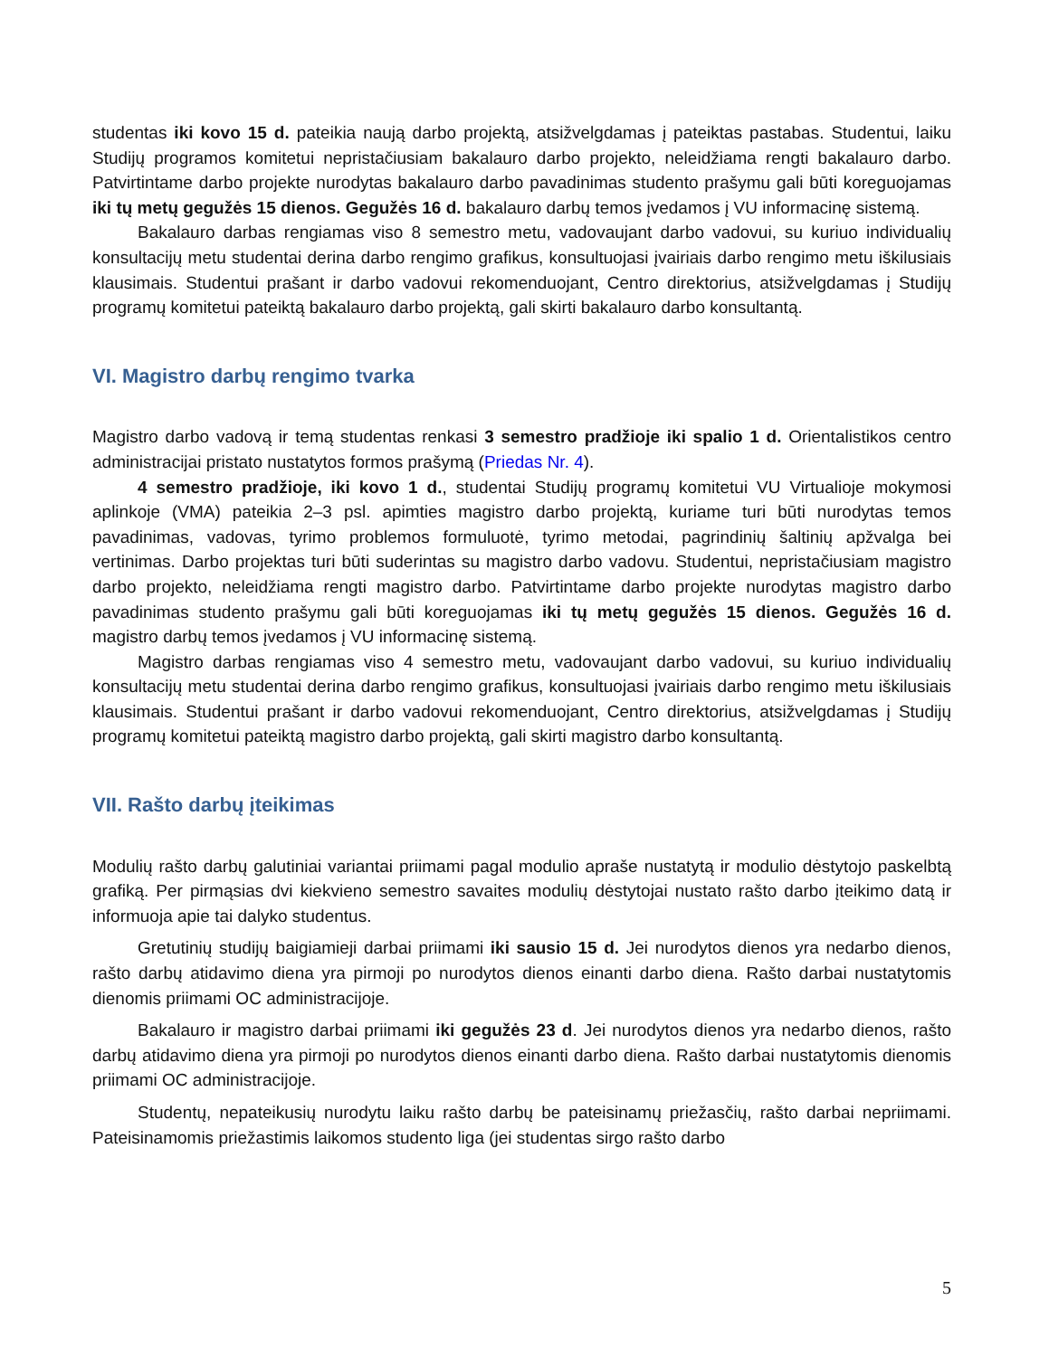studentas iki kovo 15 d. pateikia naują darbo projektą, atsižvelgdamas į pateiktas pastabas. Studentui, laiku Studijų programos komitetui nepristačiusiam bakalauro darbo projekto, neleidžiama rengti bakalauro darbo. Patvirtintame darbo projekte nurodytas bakalauro darbo pavadinimas studento prašymu gali būti koreguojamas iki tų metų gegužės 15 dienos. Gegužės 16 d. bakalauro darbų temos įvedamos į VU informacinę sistemą.
Bakalauro darbas rengiamas viso 8 semestro metu, vadovaujant darbo vadovui, su kuriuo individualių konsultacijų metu studentai derina darbo rengimo grafikus, konsultuojasi įvairiais darbo rengimo metu iškilusiais klausimais. Studentui prašant ir darbo vadovui rekomenduojant, Centro direktorius, atsižvelgdamas į Studijų programų komitetui pateiktą bakalauro darbo projektą, gali skirti bakalauro darbo konsultantą.
VI. Magistro darbų rengimo tvarka
Magistro darbo vadovą ir temą studentas renkasi 3 semestro pradžioje iki spalio 1 d. Orientalistikos centro administracijai pristato nustatytos formos prašymą (Priedas Nr. 4).
4 semestro pradžioje, iki kovo 1 d., studentai Studijų programų komitetui VU Virtualioje mokymosi aplinkoje (VMA) pateikia 2–3 psl. apimties magistro darbo projektą, kuriame turi būti nurodytas temos pavadinimas, vadovas, tyrimo problemos formuluotė, tyrimo metodai, pagrindinių šaltinių apžvalga bei vertinimas. Darbo projektas turi būti suderintas su magistro darbo vadovu. Studentui, nepristačiusiam magistro darbo projekto, neleidžiama rengti magistro darbo. Patvirtintame darbo projekte nurodytas magistro darbo pavadinimas studento prašymu gali būti koreguojamas iki tų metų gegužės 15 dienos. Gegužės 16 d. magistro darbų temos įvedamos į VU informacinę sistemą.
Magistro darbas rengiamas viso 4 semestro metu, vadovaujant darbo vadovui, su kuriuo individualių konsultacijų metu studentai derina darbo rengimo grafikus, konsultuojasi įvairiais darbo rengimo metu iškilusiais klausimais. Studentui prašant ir darbo vadovui rekomenduojant, Centro direktorius, atsižvelgdamas į Studijų programų komitetui pateiktą magistro darbo projektą, gali skirti magistro darbo konsultantą.
VII. Rašto darbų įteikimas
Modulių rašto darbų galutiniai variantai priimami pagal modulio apraše nustatytą ir modulio dėstytojo paskelbtą grafiką. Per pirmąsias dvi kiekvieno semestro savaites modulių dėstytojai nustato rašto darbo įteikimo datą ir informuoja apie tai dalyko studentus.
Gretutinių studijų baigiamieji darbai priimami iki sausio 15 d. Jei nurodytos dienos yra nedarbo dienos, rašto darbų atidavimo diena yra pirmoji po nurodytos dienos einanti darbo diena. Rašto darbai nustatytomis dienomis priimami OC administracijoje.
Bakalauro ir magistro darbai priimami iki gegužės 23 d. Jei nurodytos dienos yra nedarbo dienos, rašto darbų atidavimo diena yra pirmoji po nurodytos dienos einanti darbo diena. Rašto darbai nustatytomis dienomis priimami OC administracijoje.
Studentų, nepateikusių nurodytu laiku rašto darbų be pateisinamų priežasčių, rašto darbai nepriimami. Pateisinamomis priežastimis laikomos studento liga (jei studentas sirgo rašto darbo
5